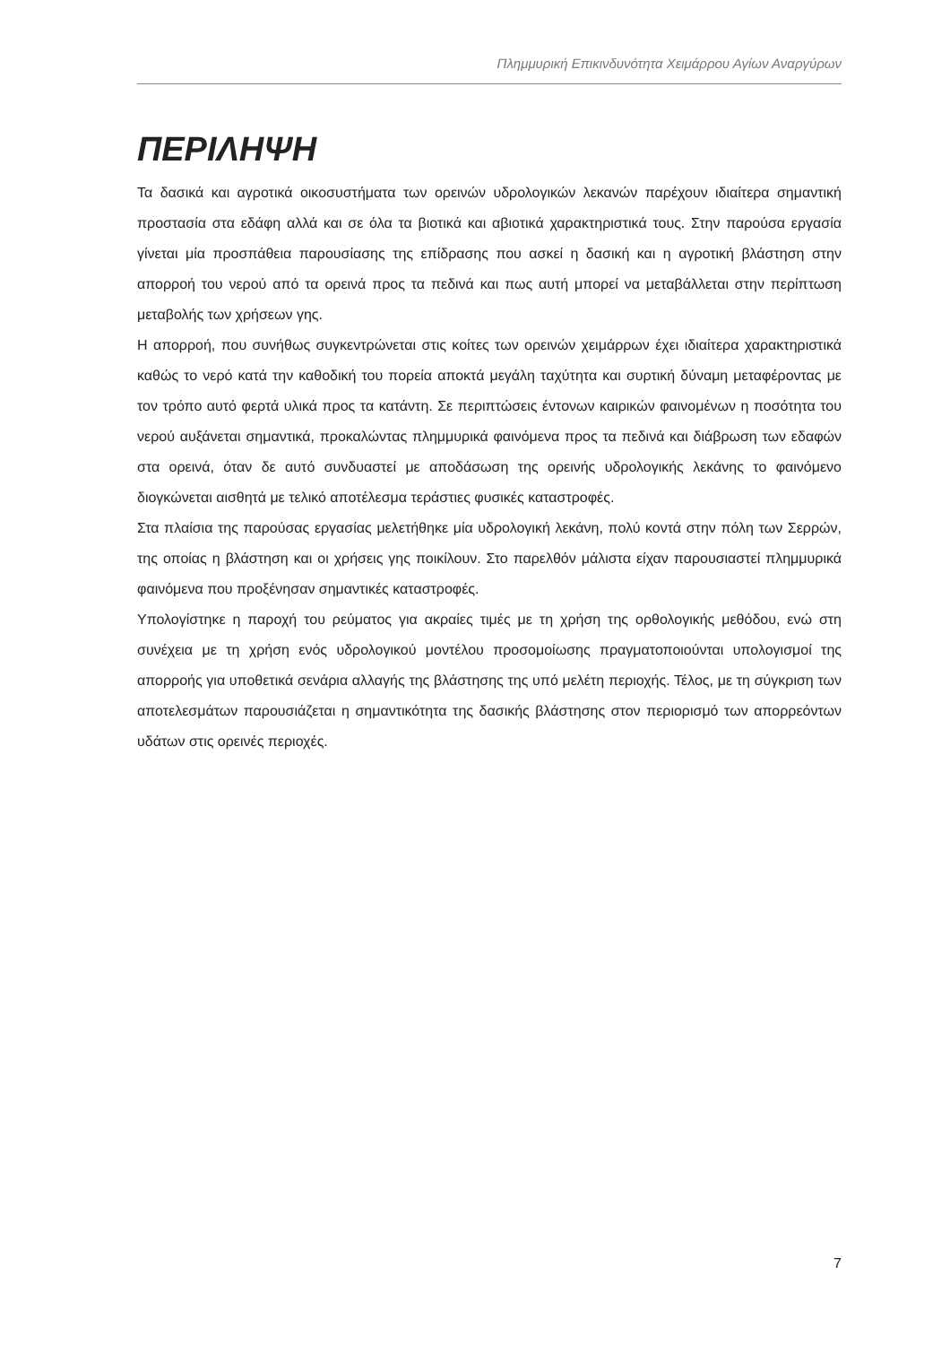Πλημμυρική Επικινδυνότητα Χειμάρρου Αγίων Αναργύρων
ΠΕΡΙΛΗΨΗ
Τα δασικά και αγροτικά οικοσυστήματα των ορεινών υδρολογικών λεκανών παρέχουν ιδιαίτερα σημαντική προστασία στα εδάφη αλλά και σε όλα τα βιοτικά και αβιοτικά χαρακτηριστικά τους. Στην παρούσα εργασία γίνεται μία προσπάθεια παρουσίασης της επίδρασης που ασκεί η δασική και η αγροτική βλάστηση στην απορροή του νερού από τα ορεινά προς τα πεδινά και πως αυτή μπορεί να μεταβάλλεται στην περίπτωση μεταβολής των χρήσεων γης.
Η απορροή, που συνήθως συγκεντρώνεται στις κοίτες των ορεινών χειμάρρων έχει ιδιαίτερα χαρακτηριστικά καθώς το νερό κατά την καθοδική του πορεία αποκτά μεγάλη ταχύτητα και συρτική δύναμη μεταφέροντας με τον τρόπο αυτό φερτά υλικά προς τα κατάντη. Σε περιπτώσεις έντονων καιρικών φαινομένων η ποσότητα του νερού αυξάνεται σημαντικά, προκαλώντας πλημμυρικά φαινόμενα προς τα πεδινά και διάβρωση των εδαφών στα ορεινά, όταν δε αυτό συνδυαστεί με αποδάσωση της ορεινής υδρολογικής λεκάνης το φαινόμενο διογκώνεται αισθητά με τελικό αποτέλεσμα τεράστιες φυσικές καταστροφές.
Στα πλαίσια της παρούσας εργασίας μελετήθηκε μία υδρολογική λεκάνη, πολύ κοντά στην πόλη των Σερρών, της οποίας η βλάστηση και οι χρήσεις γης ποικίλουν. Στο παρελθόν μάλιστα είχαν παρουσιαστεί πλημμυρικά φαινόμενα που προξένησαν σημαντικές καταστροφές.
Υπολογίστηκε η παροχή του ρεύματος για ακραίες τιμές με τη χρήση της ορθολογικής μεθόδου, ενώ στη συνέχεια με τη χρήση ενός υδρολογικού μοντέλου προσομοίωσης πραγματοποιούνται υπολογισμοί της απορροής για υποθετικά σενάρια αλλαγής της βλάστησης της υπό μελέτη περιοχής. Τέλος, με τη σύγκριση των αποτελεσμάτων παρουσιάζεται η σημαντικότητα της δασικής βλάστησης στον περιορισμό των απορρεόντων υδάτων στις ορεινές περιοχές.
7